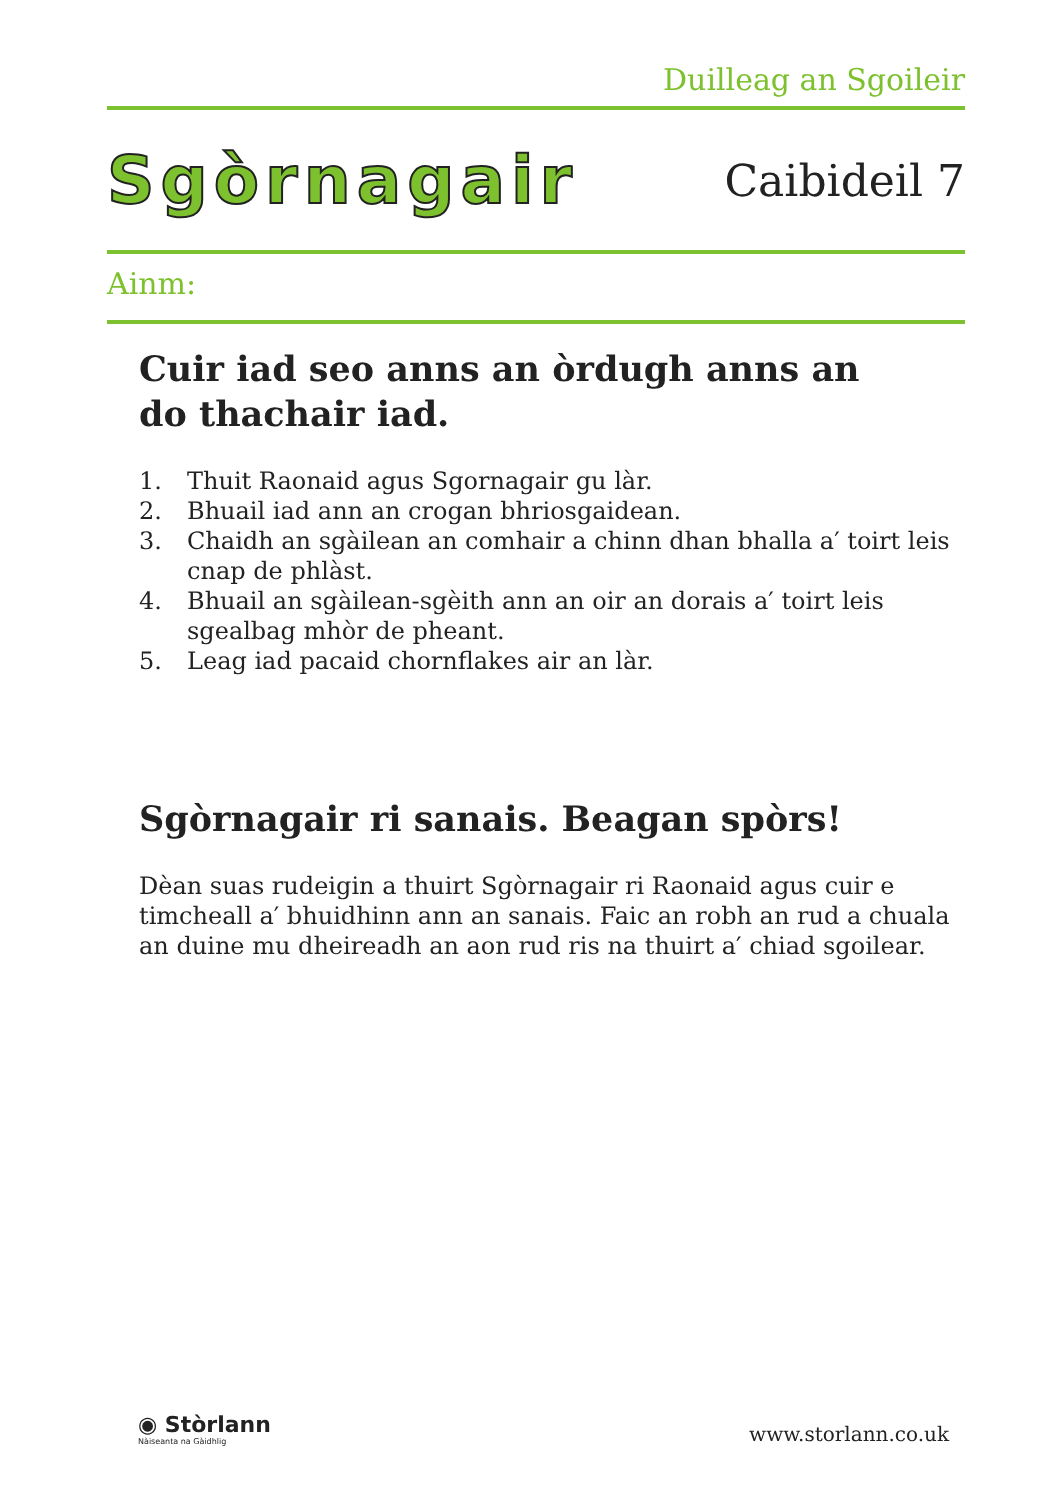Duilleag an Sgoileir
Sgòrnagair
Caibideil 7
Ainm:
Cuir iad seo anns an òrdugh anns an
do thachair iad.
1. Thuit Raonaid agus Sgornagair gu làr.
2. Bhuail iad ann an crogan bhriosgaidean.
3. Chaidh an sgàilean an comhair a chinn dhan bhalla a′ toirt leis cnap de phlàst.
4. Bhuail an sgàilean-sgèith ann an oir an dorais a′ toirt leis sgealbag mhòr de pheant.
5. Leag iad pacaid chornflakes air an làr.
Sgòrnagair ri sanais. Beagan spòrs!
Dèan suas rudeigin a thuirt Sgòrnagair ri Raonaid agus cuir e timcheall a′ bhuidhinn ann an sanais. Faic an robh an rud a chuala an duine mu dheire­adh an aon rud ris na thuirt a′ chiad sgoilear.
◉ Stòrlann
Nàiseanta na Gàidhlig
www.storlann.co.uk